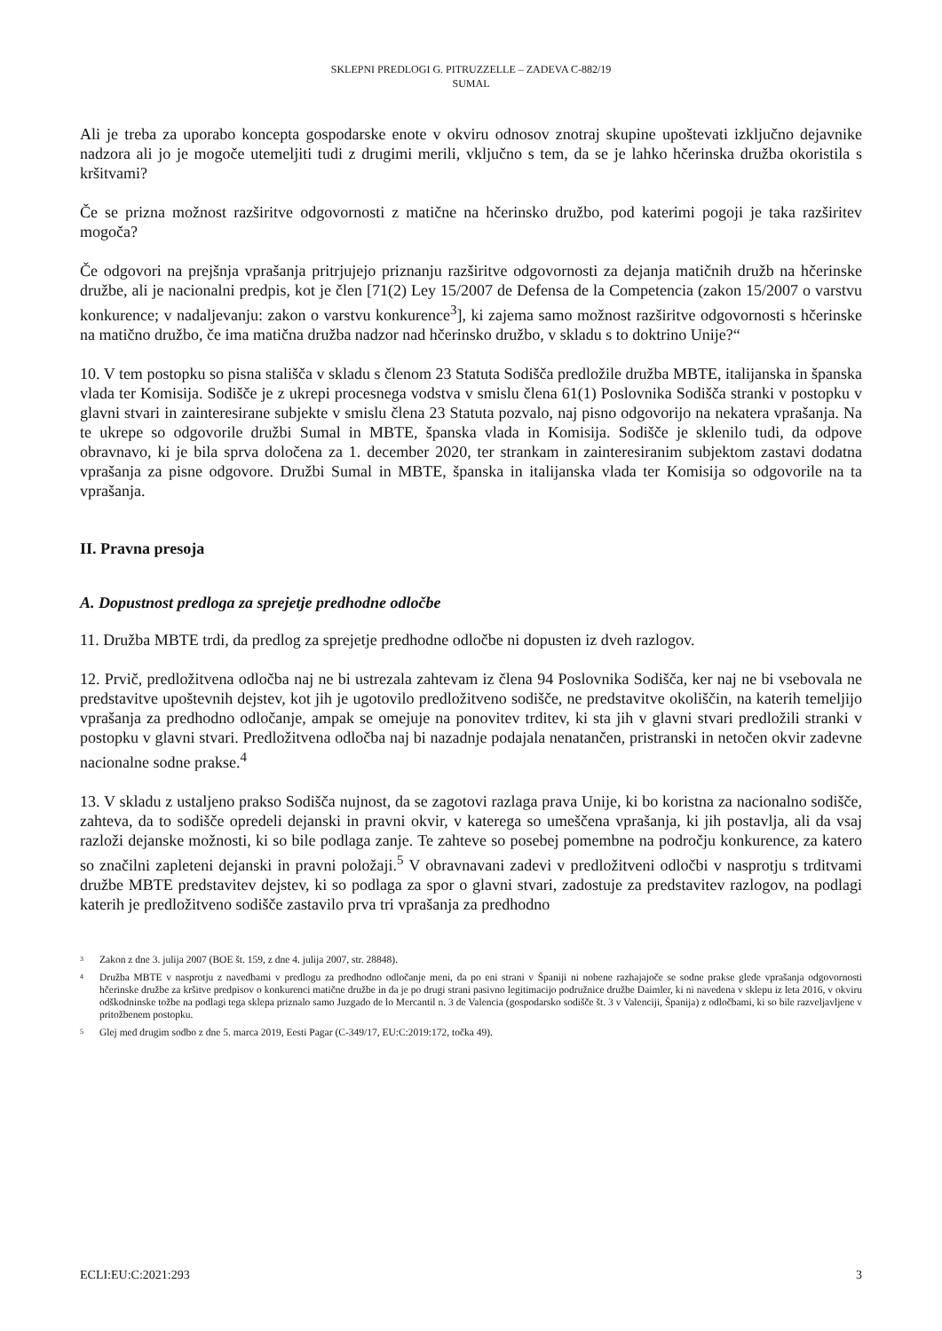SKLEPNI PREDLOGI G. PITRUZZELLE – ZADEVA C-882/19
SUMAL
Ali je treba za uporabo koncepta gospodarske enote v okviru odnosov znotraj skupine upoštevati izključno dejavnike nadzora ali jo je mogoče utemeljiti tudi z drugimi merili, vključno s tem, da se je lahko hčerinska družba okoristila s kršitvami?
Če se prizna možnost razširitve odgovornosti z matične na hčerinsko družbo, pod katerimi pogoji je taka razširitev mogoča?
Če odgovori na prejšnja vprašanja pritrjujejo priznanju razširitve odgovornosti za dejanja matičnih družb na hčerinske družbe, ali je nacionalni predpis, kot je člen [71(2) Ley 15/2007 de Defensa de la Competencia (zakon 15/2007 o varstvu konkurence; v nadaljevanju: zakon o varstvu konkurence<sup>3</sup>], ki zajema samo možnost razširitve odgovornosti s hčerinske na matično družbo, če ima matična družba nadzor nad hčerinsko družbo, v skladu s to doktrino Unije?“
10. V tem postopku so pisna stališča v skladu s členom 23 Statuta Sodišča predložile družba MBTE, italijanska in španska vlada ter Komisija. Sodišče je z ukrepi procesnega vodstva v smislu člena 61(1) Poslovnika Sodišča stranki v postopku v glavni stvari in zainteresirane subjekte v smislu člena 23 Statuta pozvalo, naj pisno odgovorijo na nekatera vprašanja. Na te ukrepe so odgovorile družbi Sumal in MBTE, španska vlada in Komisija. Sodišče je sklenilo tudi, da odpove obravnavo, ki je bila sprva določena za 1. december 2020, ter strankam in zainteresiranim subjektom zastavi dodatna vprašanja za pisne odgovore. Družbi Sumal in MBTE, španska in italijanska vlada ter Komisija so odgovorile na ta vprašanja.
II. Pravna presoja
A. Dopustnost predloga za sprejetje predhodne odločbe
11. Družba MBTE trdi, da predlog za sprejetje predhodne odločbe ni dopusten iz dveh razlogov.
12. Prvič, predložitvena odločba naj ne bi ustrezala zahtevam iz člena 94 Poslovnika Sodišča, ker naj ne bi vsebovala ne predstavitve upoštevnih dejstev, kot jih je ugotovilo predložitveno sodišče, ne predstavitve okoliščin, na katerih temeljijo vprašanja za predhodno odločanje, ampak se omejuje na ponovitev trditev, ki sta jih v glavni stvari predložili stranki v postopku v glavni stvari. Predložitvena odločba naj bi nazadnje podajala nenatančen, pristranski in netočen okvir zadevne nacionalne sodne prakse.<sup>4</sup>
13. V skladu z ustaljeno prakso Sodišča nujnost, da se zagotovi razlaga prava Unije, ki bo koristna za nacionalno sodišče, zahteva, da to sodišče opredeli dejanski in pravni okvir, v katerega so umeščena vprašanja, ki jih postavlja, ali da vsaj razloži dejanske možnosti, ki so bile podlaga zanje. Te zahteve so posebej pomembne na področju konkurence, za katero so značilni zapleteni dejanski in pravni položaji.<sup>5</sup> V obravnavani zadevi v predložitveni odločbi v nasprotju s trditvami družbe MBTE predstavitev dejstev, ki so podlaga za spor o glavni stvari, zadostuje za predstavitev razlogov, na podlagi katerih je predložitveno sodišče zastavilo prva tri vprašanja za predhodno
3 Zakon z dne 3. julija 2007 (BOE št. 159, z dne 4. julija 2007, str. 28848).
4 Družba MBTE v nasprotju z navedbami v predlogu za predhodno odločanje meni, da po eni strani v Španiji ni nobene razhajajoče se sodne prakse glede vprašanja odgovornosti hčerinske družbe za kršitve predpisov o konkurenci matične družbe in da je po drugi strani pasivno legitimacijo podružnice družbe Daimler, ki ni navedena v sklepu iz leta 2016, v okviru odškodninske tožbe na podlagi tega sklepa priznalo samo Juzgado de lo Mercantil n. 3 de Valencia (gospodarsko sodišče št. 3 v Valenciji, Španija) z odločbami, ki so bile razveljavljene v pritožbenem postopku.
5 Glej med drugim sodbo z dne 5. marca 2019, Eesti Pagar (C-349/17, EU:C:2019:172, točka 49).
ECLI:EU:C:2021:293 3